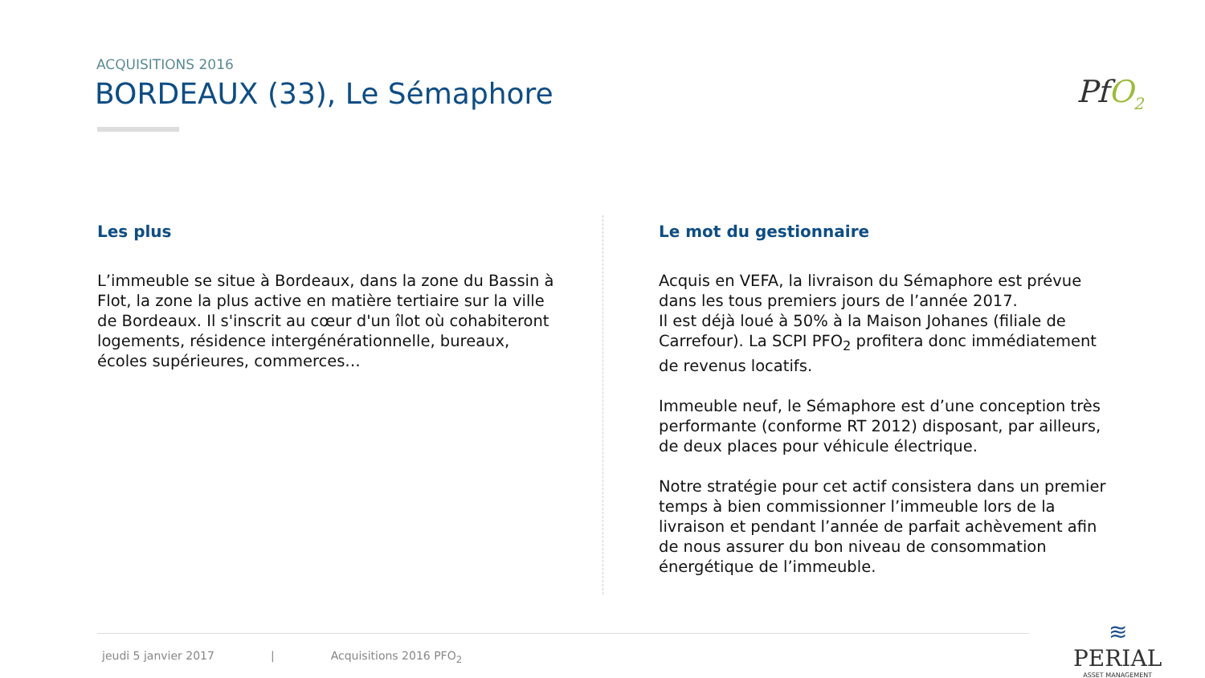ACQUISITIONS 2016
BORDEAUX (33), Le Sémaphore PfO<sub>2</sub>
Les plus
L’immeuble se situe à Bordeaux, dans la zone du Bassin à Flot, la zone la plus active en matière tertiaire sur la ville de Bordeaux. Il s'inscrit au cœur d'un îlot où cohabiteront logements, résidence intergénérationnelle, bureaux, écoles supérieures, commerces…
Le mot du gestionnaire
Acquis en VEFA, la livraison du Sémaphore est prévue dans les tous premiers jours de l’année 2017.
Il est déjà loué à 50% à la Maison Johanes (filiale de Carrefour). La SCPI PFO<sub>2</sub> profitera donc immédiatement de revenus locatifs.
Immeuble neuf, le Sémaphore est d’une conception très performante (conforme RT 2012) disposant, par ailleurs, de deux places pour véhicule électrique.
Notre stratégie pour cet actif consistera dans un premier temps à bien commissionner l’immeuble lors de la livraison et pendant l’année de parfait achèvement afin de nous assurer du bon niveau de consommation énergétique de l’immeuble.
jeudi 5 janvier 2017 | Acquisitions 2016 PFO<sub>2</sub>
≋
PERIAL
ASSET MANAGEMENT